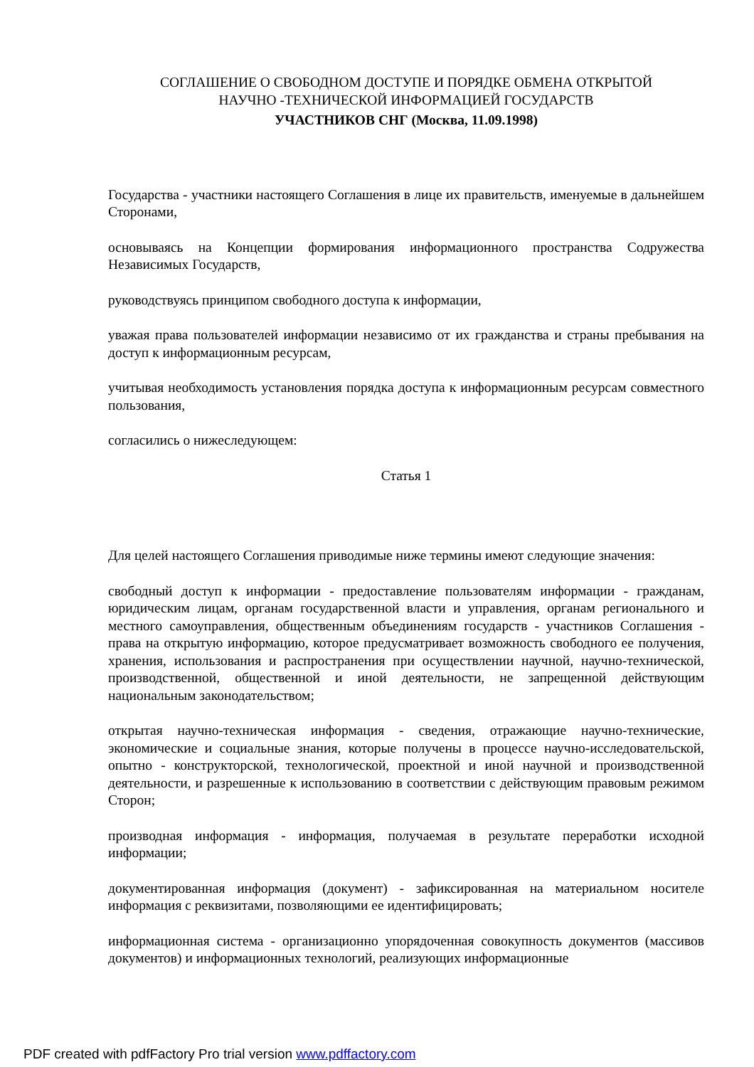СОГЛАШЕНИЕ О СВОБОДНОМ ДОСТУПЕ И ПОРЯДКЕ ОБМЕНА ОТКРЫТОЙ
НАУЧНО -ТЕХНИЧЕСКОЙ ИНФОРМАЦИЕЙ ГОСУДАРСТВ
УЧАСТНИКОВ СНГ (Москва, 11.09.1998)
Государства - участники настоящего Соглашения в лице их правительств, именуемые в дальнейшем Сторонами,
основываясь на Концепции формирования информационного пространства Содружества Независимых Государств,
руководствуясь принципом свободного доступа к информации,
уважая права пользователей информации независимо от их гражданства и страны пребывания на доступ к информационным ресурсам,
учитывая необходимость установления порядка доступа к информационным ресурсам совместного пользования,
согласились о нижеследующем:
Статья 1
Для целей настоящего Соглашения приводимые ниже термины имеют следующие значения:
свободный доступ к информации - предоставление пользователям информации - гражданам, юридическим лицам, органам государственной власти и управления, органам регионального и местного самоуправления, общественным объединениям государств - участников Соглашения - права на открытую информацию, которое предусматривает возможность свободного ее получения, хранения, использования и распространения при осуществлении научной, научно-технической, производственной, общественной и иной деятельности, не запрещенной действующим национальным законодательством;
открытая научно-техническая информация - сведения, отражающие научно-технические, экономические и социальные знания, которые получены в процессе научно-исследовательской, опытно - конструкторской, технологической, проектной и иной научной и производственной деятельности, и разрешенные к использованию в соответствии с действующим правовым режимом Сторон;
производная информация - информация, получаемая в результате переработки исходной информации;
документированная информация (документ) - зафиксированная на материальном носителе информация с реквизитами, позволяющими ее идентифицировать;
информационная система - организационно упорядоченная совокупность документов (массивов документов) и информационных технологий, реализующих информационные
PDF created with pdfFactory Pro trial version www.pdffactory.com